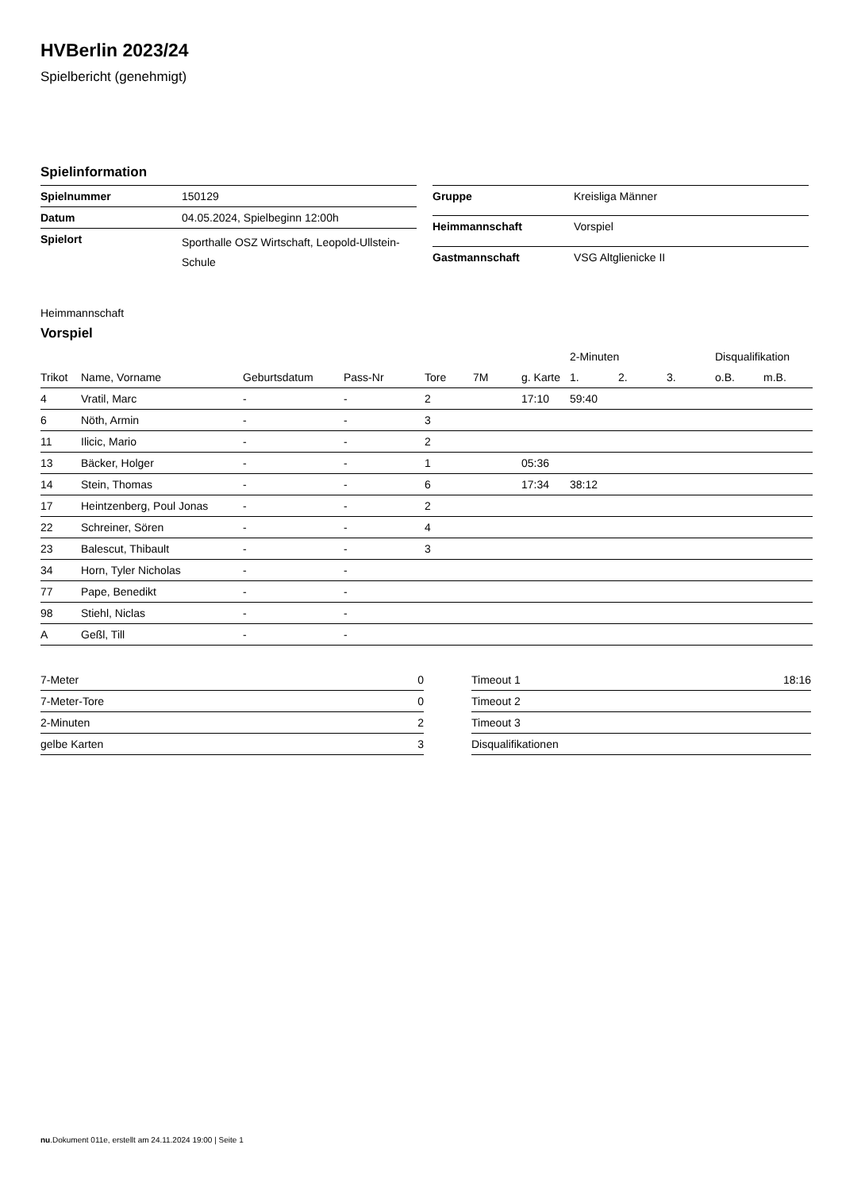HVBerlin 2023/24
Spielbericht (genehmigt)
Spielinformation
| Spielnummer | 150129 |
| Datum | 04.05.2024, Spielbeginn 12:00h |
| Spielort | Sporthalle OSZ Wirtschaft, Leopold-Ullstein-Schule |
| Gruppe | Kreisliga Männer |
| Heimmannschaft | Vorspiel |
| Gastmannschaft | VSG Altglienicke II |
Heimmannschaft
Vorspiel
| | | | | | | | 2-Minuten | | | Disqualifikation | |
| --- | --- | --- | --- | --- | --- | --- | --- | --- | --- | --- | --- |
| Trikot | Name, Vorname | Geburtsdatum | Pass-Nr | Tore | 7M | g. Karte | 1. | 2. | 3. | o.B. | m.B. |
| 4 | Vratil, Marc | - | - | 2 | | 17:10 | 59:40 | | | | |
| 6 | Nöth, Armin | - | - | 3 | | | | | | | |
| 11 | Ilicic, Mario | - | - | 2 | | | | | | | |
| 13 | Bäcker, Holger | - | - | 1 | | 05:36 | | | | | |
| 14 | Stein, Thomas | - | - | 6 | | 17:34 | 38:12 | | | | |
| 17 | Heintzenberg, Poul Jonas | - | - | 2 | | | | | | | |
| 22 | Schreiner, Sören | - | - | 4 | | | | | | | |
| 23 | Balescut, Thibault | - | - | 3 | | | | | | | |
| 34 | Horn, Tyler Nicholas | - | - | | | | | | | | |
| 77 | Pape, Benedikt | - | - | | | | | | | | |
| 98 | Stiehl, Niclas | - | - | | | | | | | | |
| A | Geßl, Till | - | - | | | | | | | | |
| 7-Meter | 0 |
| 7-Meter-Tore | 0 |
| 2-Minuten | 2 |
| gelbe Karten | 3 |
| Timeout 1 | 18:16 |
| Timeout 2 | |
| Timeout 3 | |
| Disqualifikationen | |
nu.Dokument 011e, erstellt am 24.11.2024 19:00 | Seite 1